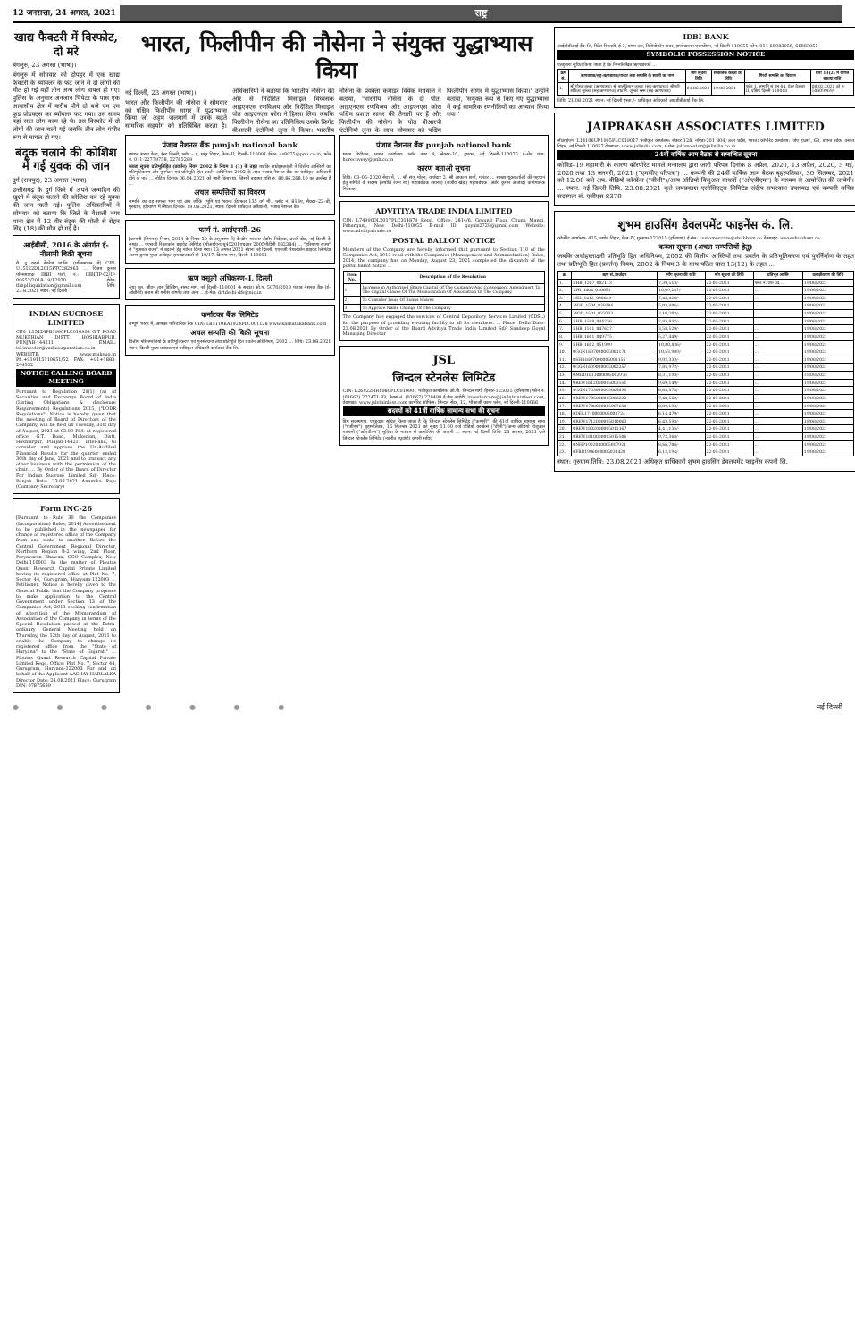12 जनसत्ता, 24 अगस्त, 2021
राष्ट्र
खाद्य फैक्टरी में विस्फोट, दो मरे
बंगलुरु, 23 अगस्त (भाषा)।
बंगलुरु में सोमवार को दोपहर में एक खाद्य फैक्टरी के ब्वॉयलर के फट जाने से दो लोगों की मौत हो गई वहीं तीन अन्य लोग घायल हो गए। पुलिस के अनुसार अनजान थियेटर के पास एक आवासीय क्षेत्र में करीब पौने दो बजे एम एम फूड प्रोडक्ट्स का ब्वॉयलर फट गया। उस समय वहां सात लोग काम रहे थे। इस विस्फोट में दो लोगों की जान चली गई जबकि तीन लोग गंभीर रूप से घायल हो गए।
बंदूक चलाने की कोशिश में गई युवक की जान
दुर्ग (रायपुर), 23 अगस्त (भाषा)।
छत्तीसगढ़ के दुर्ग जिले में अपने जन्मदिन की खुशी में बंदूक चलाने की कोशिश कर रहे युवक की जान चली गई। पुलिस अधिकारियों ने सोमवार को बताया कि जिले के वैशाली नगर थाना क्षेत्र में 12 वीर बंदूक की गोली से रोहन सिंह (18) की मौत हो गई है।
आईबीसी, 2016 के अंतर्गत ई-नीलामी बिक्री सूचना
मै. टू ब्रदर्स बेवरेज प्रा.लि. (परिसमापन में) CIN: U15122DL2015PTC282963 ... विजय कुमार परिसमापक IBBI पंजी. नं.: IBBI/IP-02/IP-00652/2018-19/12020 ईमेल: tbbpl.liquidation@gmail.com तिथि: 23.8.2021 स्थान: नई दिल्ली
INDIAN SUCROSE LIMITED
CIN: L15424PB1990PLC010903 G.T ROAD MUKERIAN DISTT. HOSHIARPUR, PUNJAB-144211 EMAIL: isl.investor@yaducorporation.co.in WEBSITE: www.muksug.in Ph.+919115110651/52 FAX: +91+1883-244532
NOTICE CALLING BOARD MEETING
Pursuant to Regulation 29(1) (a) of Securities and Exchange Board of India (Listing Obligations & disclosure Requirements) Regulations 2015, ("LODR Regulations") Notice is hereby given that the meeting of Board of Directors of the Company, will be held on Tuesday, 31st day of August, 2021 at 03.00 P.M. at registered office G.T. Road, Mukerian, Distt. Hoshiarpur, Punjab-144211 inter-alia, to consider and approve the Un-Audited Financial Results for the quarter ended 30th day of June, 2021 and to transact any other business with the permission of the chair. ... By Order of the Board of Director For Indian Sucrose Limited Sd/- Place: Punjab Date: 23.08.2021 Anamika Raju (Company Secretary)
Form INC-26
[Pursuant to Rule 30 the Companies (Incorporation) Rules, 2014] Advertisement to be published in the newspaper for change of registered office of the Company from one state to another. Before the Central Government Regional Director, Northern Region B-2 wing, 2nd Floor, Paryavaran Bhawan, CGO Complex, New Delhi-110003 In the matter of Ploutos Quant Research Capital Private Limited having its registered office at Plot No. 7, Sector 44, Gurugram, Haryana-122003 ... Petitioner. Notice is hereby given to the General Public that the Company proposes to make application to the Central Government under Section 13 of the Companies Act, 2013 seeking confirmation of alteration of the Memorandum of Association of the Company in terms of the Special Resolution passed at the Extra-ordinary General Meeting held on Thursday, the 12th day of August, 2021 to enable the Company to change its registered office from the "State of Haryana" to the "State of Gujarat." ... Ploutos Quant Research Capital Private Limited Regd. Office: Plot No. 7, Sector 44, Gurugram, Haryana-122003 For and on behalf of the Applicant AASHAY HARLALKA Director Date: 24.08.2021 Place: Gurugram DIN: 07875639
भारत, फिलीपीन की नौसेना ने संयुक्त युद्धाभ्यास किया
नई दिल्ली, 23 अगस्त (भाषा)।
भारत और फिलीपीन की नौसेना ने सोमवार को पश्चिम फिलीपीन सागर में युद्धाभ्यास किया जो अहम जलमार्ग में उनके बढ़ते सामरिक सहयोग को प्रतिबिंबित करता है। अधिकारियों ने बताया कि भारतीय नौसेना की ओर से निर्देशित मिसाइल विध्वंसक आइएनएस रणविजय और निर्देशित मिसाइल पोत आइएनएस कोरा ने हिस्सा लिया जबकि फिलीपीन नौसेना का प्रतिनिधित्व उसके फ्रिगेट बीआरपी एंटोनियो लुना ने किया। भारतीय नौसेना के प्रवक्ता कमांडर विवेक मधवाल ने बताया, 'भारतीय नौसेना के दो पोत, आइएनएस रणविजय और आइएनएस कोरा पश्चिम प्रशांत सागर की तैनाती पर हैं और फिलीपीन की नौसेना के पोत बीआरपी एंटोनियो लुना के साथ सोमवार को पश्चिम फिलीपीन सागर में युद्धाभ्यास किया।' उन्होंने बताया, 'संयुक्त रूप से किए गए युद्धाभ्यास में कई सामरिक रणनीतियों का अभ्यास किया गया।'
पंजाब नैशनल बैंक punjab national bank
मण्डल शस्त्रा केन्द्र, ईस्ट दिल्ली, प्लॉट – ई, मयूर विहार, फेज–II, दिल्ली–110091 ईमेल: cs8075@pnb.co.in, फोन नं. 011-22779758, 22785289
कब्जा सूचना प्रतिभूतिहित (प्रवर्तन) नियम 2002 के नियम 8 (1) के तहत जबकि अधोहस्ताक्षरी ने वित्तीय आस्तियों का प्रतिभूतिकरण और पुनर्गठन एवं प्रतिभूति हित प्रवर्तन अधिनियम 2002 के तहत पंजाब नैशनल बैंक का प्राधिकृत अधिकारी होने के नाते ... नोटिस दिनांक 06.04.2021 को जारी किया था, जिसमें बकाया राशि रु. 80,86,268.10 का उल्लेख है ...
अचल सम्पत्तियों का विवरण
सम्पत्ति का वह समस्त भाग एवं अंश जोकि (भूमि एवं भवन) क्षेत्रफल 135 वर्ग मी., प्लॉट नं. 813ए, सैक्टर–22–बी, गुरुग्राम, हरियाणा में स्थित। दिनांक: 19.08.2021, स्थान: दिल्ली प्राधिकृत अधिकारी, पंजाब नैशनल बैंक
फार्म नं. आईएनसी–26
[कम्पनी (निगमन) नियम, 2014 के नियम 30 के अनुसरण में] केन्द्रीय सरकार–क्षेत्रीय निदेशक, उत्तरी क्षेत्र, नई दिल्ली के समक्ष ... एएसजी रियलकॉन प्राइवेट लिमिटेड (सीआईएनः यू45201एचआर 2005पीटीसी 082384) ... "हरियाणा राज्य" से "गुजरात राज्य" में बदलने हेतु पारित किया गया। 23 अगस्त 2021 स्थानः नई दिल्ली, एएसजी रियलकॉन प्राइवेट लिमिटेड अरुण कुमार गुप्ता अधिकृत हस्ताक्षरकर्ता बी–10/17, क्रिष्णा नगर, दिल्ली–110051
ऋण वसूली अधिकरण–I, दिल्ली
4था तल, जीवन तारा बिल्डिंग, संसद मार्ग, नई दिल्ली–110001 के समक्ष। ओ.ए. 5070/2019 पंजाब नेशनल बैंक (ई–ओबीसी) बनाम श्री मनीश वार्ष्णेय तथा अन्य ... ई-मेल: drtdelhi-dfs@nic.in
कर्नाटका बैंक लिमिटेड
सम्पूर्ण भारत में, आपका पारिवारिक बैंक CIN: L85110KA1924PLC001128 www.karnatakabank.com
अचल सम्पत्ति की बिक्री सूचना
वित्तीय परिसम्पत्तियों के प्रतिभूतिकरण एवं पुनर्संरचना तथा प्रतिभूति हित प्रवर्तन अधिनियम, 2002 ... तिथि: 23.08.2021 स्थान: दिल्ली मुख्य प्रबंधक एवं प्राधिकृत अधिकारी कर्नाटका बैंक लि.
पंजाब नैशनल बैंक punjab national bank
शास्त्र डिवीजन, प्रधान कार्यालय: प्लॉट नंबर 4, सेक्टर–10, द्वारका, नई दिल्ली–110075 ई–मेल पता: horecovery@pnb.co.in
कारण बताओ सूचना
तिथि: 03–06–2020 सेवा में, 1. श्री संजू मोहन, कर्जदार 2. श्री आकाश शर्मा, गारंटर ... साख्य चूककर्ताओं की पहचान हेतु समिति के सदस्य (ज्योति रंजन रथ) महाप्रबंधक (शास्त्र) (राजीव खेड़ा) महाप्रबंधक (अंडेय कुमार आजाद) कार्यपालक निदेशक
ADVITIYA TRADE INDIA LIMITED
CIN: L74990DL2017PLC314879 Regd. Office: 2814/6, Ground Floor, Chuna Mandi, Paharganj, New Delhi-110055 E-mail ID: goyals2729@gmail.com Website: www.advitiyatrade.co
POSTAL BALLOT NOTICE
Members of the Company are hereby informed that pursuant to Section 110 of the Companies Act, 2013 read with the Companies (Management and Administration) Rules, 2014, the company has on Monday, August 23, 2021 completed the dispatch of the postal ballot notice ...
| Item No. | Description of the Resolution |
| --- | --- |
| 1 | Increase in Authorised Share Capital Of The Company And Consequent Amendment To The Capital Clause Of The Memorandum Of Association Of The Company. |
| 2 | To Consider Issue Of Bonus Shares |
| 3 | To Approve Name Change Of The Company |
The Company has engaged the services of Central Depository Services Limited (CDSL) for the purpose of providing e-voting facility to all its members. ... Place: Delhi Date: 23.08.2021 By Order of the Board Advitiya Trade India Limited Sd/- Sandeep Goyal Managing Director
JSL
जिन्दल स्टेनलेस लिमिटेड
CIN: L26922HR1980PLC010901 पंजीकृत कार्यालय: ओ.पी. जिन्दल मार्ग, हिसार-125005 (हरियाणा) फोन नं. (01662) 222471-83, फैक्स नं. (01662) 220499 ई-मेल आईडी: investorcare@jindalstainless.com, वेबसाइट: www.jslstainless.com कार्पोरेट ऑफिस: जिन्दल सेंटर, 12, भीकाजी कामा प्लेस, नई दिल्ली-110066
सदस्यों को 41वीं वार्षिक सामान्य सभा की सूचना
प्रिय सदस्यगण, एतद्द्वारा सूचित किया जाता है कि जिन्दल स्टेनलेस लिमिटेड ("कम्पनी") की 41वीं वार्षिक सामान्य सभा ("एजीएम") बृहस्पतिवार, 16 सितम्बर 2021 को सुबह 11.00 बजे वीडियो कान्फ्रेंस ("वीसी")/अन्य ऑडियो विजुअल माध्यमों ("ओएवीएम") सुविधा के माध्यम से आयोजित की जाएगी ... स्थान: नई दिल्ली तिथि: 23 अगस्त, 2021 कृते जिन्दल स्टेनलेस लिमिटेड (नवनीत रघुवंशी) कंपनी सचिव
IDBI BANK
आईडीबीआई बैंक लि, रिटेल रिकवरी, ई-1, प्रथम तल, विडियोकॉन टावर, झण्डेवालान एक्सटेंशन, नई दिल्ली-110055 फोन: 011-66083056, 66083055
SYMBOLIC POSSESSION NOTICE
एतद्द्वारा सूचित किया जाता है कि निम्नलिखित ऋणधारकों ...
| क्रम सं. | ऋणधारक/सह-ऋणधारक/गारंटर तथा सम्पत्ति के स्वामी का नाम | मांग सूचना तिथि | सांकेतिक कब्जा की तिथि | गिरवी सम्पत्ति का विवरण | धारा 13(2) में वर्णित बकाया राशि |
| --- | --- | --- | --- | --- | --- |
| 1. | श्री गौरव जुल्का (ऋणधारक) श्री बालकिशन जुल्का (सह-ऋणधारक) श्रीमती राधिका जुल्का (सह-ऋणधारक) तथा मै. जुल्का रस्स (सह-ऋणधारक) | 01.06.2021 | 19.08.2021 | फ्लैट 1, सम्पत्ति सं एम-84, ग्रेटर कैलाश II, दक्षिण दिल्ली-110048 | 08.02.2021 को रु. 50309969/- |
तिथि: 21.08.2021 स्थान: नई दिल्ली हस्ता./– प्राधिकृत अधिकारी आईडीबीआई बैंक लि.
JAIPRAKASH ASSOCIATES LIMITED
सीआईएन: L14106UP1995PLC019017 पंजीकृत कार्यालय: सेक्टर 128, नोएडा-201 304, उत्तर प्रदेश, भारत। कॉर्पोरेट कार्यालय: 'जेए हाउस', 63, बसन्त लोक, वसन्त विहार, नई दिल्ली-110057 वेबसाइट: www.jalindia.com, ई-मेल: jal.investor@jalindia.co.in
24वीं वार्षिक आम बैठक से सम्बन्धित सूचना
कोविड–19 महामारी के कारण कॉरपोरेट मामले मन्त्रालय द्वारा जारी परिपत्र दिनांक 8 अप्रैल, 2020, 13 अप्रैल, 2020, 5 मई, 2020 तथा 13 जनवरी, 2021 ("एमसीए परिपत्र") ... कम्पनी की 24वीं वार्षिक आम बैठक बृहस्पतिवार, 30 सितम्बर, 2021 को 12.00 बजे अप. वीडियो कॉन्फ्रेंस ("वीसी")/अन्य ऑडियो विजुअल साधनों ("ओएवीएम") के माध्यम से आयोजित की जायेगी। ... स्थान: नई दिल्ली तिथि: 23.08.2021 कृते जयप्रकाश एसोसिएट्स लिमिटेड संदीप सभरवाल उपाध्यक्ष एवं कम्पनी सचिव सदस्यता सं. एसीएस-8370
शुभम हाउसिंग डेवलपमेंट फाइनेंस कं. लि.
कॉर्पोरेट कार्यालय: 425, उद्योग विहार, फेज-IV, गुरुग्राम-122015 (हरियाणा) ई-मेल: customercare@shubham.co वेबसाइट: www.shubham.co
कब्जा सूचना (अचल सम्पत्तियों हेतु)
जबकि अधोहस्ताक्षरी प्रतिभूति हित अधिनियम, 2002 की वित्तीय आस्तियों तथा प्रवर्तन के प्रतिभूतिकरण एवं पुनर्निर्माण के तहत तथा प्रतिभूति हित (प्रवर्तन) नियम, 2002 के नियम 3 के साथ पठित धारा 13(12) के तहत ...
| क्र. | ऋण सं./कर्जदार | माँग सूचना की राशि | माँग सूचना की तिथि | प्रतिभूत आस्ति | प्रत्यक्षीकरण की तिथि |
| --- | --- | --- | --- | --- | --- |
| 1. | SHB_1207_002113 | 7,39,513/- | 22-05-2021 | फ्लैट नं. एफ-04 ... | 19/08/2021 |
| 2. | KHI_1404_020651 | 10,09,287/- | 22-05-2021 | ... | 19/08/2021 |
| 3. | DEL_1412_030649 | 7,48,426/- | 22-05-2021 | ... | 19/08/2021 |
| 4. | MOD_1504_038386 | 5,03,406/- | 22-05-2021 | ... | 19/08/2021 |
| 5. | MOD_1501_033333 | 2,10,203/- | 22-05-2021 | ... | 19/08/2021 |
| 6. | SHB_1508_044236 | 2,83,842/- | 22-05-2021 | ... | 19/08/2021 |
| 7. | SHB_1511_047627 | 3,58,529/- | 22-05-2021 | ... | 19/08/2021 |
| 8. | SHB_1601_049775 | 5,27,449/- | 22-05-2021 | ... | 19/08/2021 |
| 9. | SHB_1602_051999 | 10,80,836/- | 22-05-2021 | ... | 19/08/2021 |
| 10. | 0GGN1607000005001171 | 10,53,989/- | 22-05-2021 | ... | 19/08/2021 |
| 11. | 0SHB1607000005001156 | 9,02,333/- | 22-05-2021 | ... | 19/08/2021 |
| 12. | 0GGN1609000005002257 | 7,85,972/- | 22-05-2021 | ... | 19/08/2021 |
| 13. | 0MOD1611000005002976 | 8,31,193/- | 22-05-2021 | ... | 19/08/2021 |
| 14. | 0REW1612000005003551 | 9,69,149/- | 22-05-2021 | ... | 19/08/2021 |
| 15. | 0GGN1703000005005096 | 6,65,578/- | 22-05-2021 | ... | 19/08/2021 |
| 16. | 0REW1706000005006222 | 7,48,568/- | 22-05-2021 | ... | 19/08/2021 |
| 17. | 0REW1708000005007638 | 8,09,133/- | 22-05-2021 | ... | 19/08/2021 |
| 18. | 0DEL1710000005008724 | 6,14,479/- | 22-05-2021 | ... | 19/08/2021 |
| 19. | 0REW1712000005010063 | 6,43,593/- | 22-05-2021 | ... | 19/08/2021 |
| 20. | 0REW1802000005011167 | 4,41,135/- | 22-05-2021 | ... | 19/08/2021 |
| 21. | 0REW1810000005015506 | 9,72,368/- | 22-05-2021 | ... | 19/08/2021 |
| 22. | 0NHP1902000005017921 | 8,66,706/- | 22-05-2021 | ... | 19/08/2021 |
| 23. | 0FBD1906000005020420 | 6,12,194/- | 22-05-2021 | ... | 19/08/2021 |
स्थान: गुरुग्राम तिथि: 23.08.2021 अधिकृत प्राधिकारी शुभम हाउसिंग डेवलपमेंट फाइनेंस कंपनी लि.
● ● ● ● ● ● ● नई दिल्ली